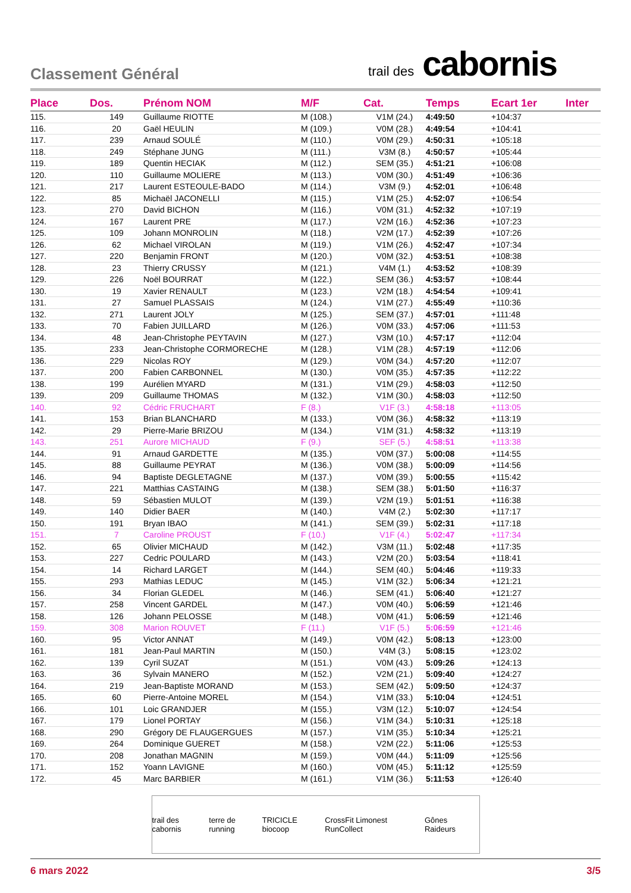Classement Général
trail des cabornis
| Place | Dos. | Prénom NOM | M/F | Cat. | Temps | Ecart 1er | Inter |
| --- | --- | --- | --- | --- | --- | --- | --- |
| 115. | 149 | Guillaume RIOTTE | M (108.) | V1M (24.) | 4:49:50 | +104:37 | |
| 116. | 20 | Gaël HEULIN | M (109.) | V0M (28.) | 4:49:54 | +104:41 | |
| 117. | 239 | Arnaud SOULÉ | M (110.) | V0M (29.) | 4:50:31 | +105:18 | |
| 118. | 249 | Stéphane JUNG | M (111.) | V3M (8.) | 4:50:57 | +105:44 | |
| 119. | 189 | Quentin HECIAK | M (112.) | SEM (35.) | 4:51:21 | +106:08 | |
| 120. | 110 | Guillaume MOLIERE | M (113.) | V0M (30.) | 4:51:49 | +106:36 | |
| 121. | 217 | Laurent ESTEOULE-BADO | M (114.) | V3M (9.) | 4:52:01 | +106:48 | |
| 122. | 85 | Michaël JACONELLI | M (115.) | V1M (25.) | 4:52:07 | +106:54 | |
| 123. | 270 | David BICHON | M (116.) | V0M (31.) | 4:52:32 | +107:19 | |
| 124. | 167 | Laurent PRE | M (117.) | V2M (16.) | 4:52:36 | +107:23 | |
| 125. | 109 | Johann MONROLIN | M (118.) | V2M (17.) | 4:52:39 | +107:26 | |
| 126. | 62 | Michael VIROLAN | M (119.) | V1M (26.) | 4:52:47 | +107:34 | |
| 127. | 220 | Benjamin FRONT | M (120.) | V0M (32.) | 4:53:51 | +108:38 | |
| 128. | 23 | Thierry CRUSSY | M (121.) | V4M (1.) | 4:53:52 | +108:39 | |
| 129. | 226 | Noël BOURRAT | M (122.) | SEM (36.) | 4:53:57 | +108:44 | |
| 130. | 19 | Xavier RENAULT | M (123.) | V2M (18.) | 4:54:54 | +109:41 | |
| 131. | 27 | Samuel PLASSAIS | M (124.) | V1M (27.) | 4:55:49 | +110:36 | |
| 132. | 271 | Laurent JOLY | M (125.) | SEM (37.) | 4:57:01 | +111:48 | |
| 133. | 70 | Fabien JUILLARD | M (126.) | V0M (33.) | 4:57:06 | +111:53 | |
| 134. | 48 | Jean-Christophe PEYTAVIN | M (127.) | V3M (10.) | 4:57:17 | +112:04 | |
| 135. | 233 | Jean-Christophe CORMORECHE | M (128.) | V1M (28.) | 4:57:19 | +112:06 | |
| 136. | 229 | Nicolas ROY | M (129.) | V0M (34.) | 4:57:20 | +112:07 | |
| 137. | 200 | Fabien CARBONNEL | M (130.) | V0M (35.) | 4:57:35 | +112:22 | |
| 138. | 199 | Aurélien MYARD | M (131.) | V1M (29.) | 4:58:03 | +112:50 | |
| 139. | 209 | Guillaume THOMAS | M (132.) | V1M (30.) | 4:58:03 | +112:50 | |
| 140. | 92 | Cédric FRUCHART | F (8.) | V1F (3.) | 4:58:18 | +113:05 | |
| 141. | 153 | Brian BLANCHARD | M (133.) | V0M (36.) | 4:58:32 | +113:19 | |
| 142. | 29 | Pierre-Marie BRIZOU | M (134.) | V1M (31.) | 4:58:32 | +113:19 | |
| 143. | 251 | Aurore MICHAUD | F (9.) | SEF (5.) | 4:58:51 | +113:38 | |
| 144. | 91 | Arnaud GARDETTE | M (135.) | V0M (37.) | 5:00:08 | +114:55 | |
| 145. | 88 | Guillaume PEYRAT | M (136.) | V0M (38.) | 5:00:09 | +114:56 | |
| 146. | 94 | Baptiste DEGLETAGNE | M (137.) | V0M (39.) | 5:00:55 | +115:42 | |
| 147. | 221 | Matthias CASTAING | M (138.) | SEM (38.) | 5:01:50 | +116:37 | |
| 148. | 59 | Sébastien MULOT | M (139.) | V2M (19.) | 5:01:51 | +116:38 | |
| 149. | 140 | Didier BAER | M (140.) | V4M (2.) | 5:02:30 | +117:17 | |
| 150. | 191 | Bryan IBAO | M (141.) | SEM (39.) | 5:02:31 | +117:18 | |
| 151. | 7 | Caroline PROUST | F (10.) | V1F (4.) | 5:02:47 | +117:34 | |
| 152. | 65 | Olivier MICHAUD | M (142.) | V3M (11.) | 5:02:48 | +117:35 | |
| 153. | 227 | Cedric POULARD | M (143.) | V2M (20.) | 5:03:54 | +118:41 | |
| 154. | 14 | Richard LARGET | M (144.) | SEM (40.) | 5:04:46 | +119:33 | |
| 155. | 293 | Mathias LEDUC | M (145.) | V1M (32.) | 5:06:34 | +121:21 | |
| 156. | 34 | Florian GLEDEL | M (146.) | SEM (41.) | 5:06:40 | +121:27 | |
| 157. | 258 | Vincent GARDEL | M (147.) | V0M (40.) | 5:06:59 | +121:46 | |
| 158. | 126 | Johann PELOSSE | M (148.) | V0M (41.) | 5:06:59 | +121:46 | |
| 159. | 308 | Marion ROUVET | F (11.) | V1F (5.) | 5:06:59 | +121:46 | |
| 160. | 95 | Victor ANNAT | M (149.) | V0M (42.) | 5:08:13 | +123:00 | |
| 161. | 181 | Jean-Paul MARTIN | M (150.) | V4M (3.) | 5:08:15 | +123:02 | |
| 162. | 139 | Cyril SUZAT | M (151.) | V0M (43.) | 5:09:26 | +124:13 | |
| 163. | 36 | Sylvain MANERO | M (152.) | V2M (21.) | 5:09:40 | +124:27 | |
| 164. | 219 | Jean-Baptiste MORAND | M (153.) | SEM (42.) | 5:09:50 | +124:37 | |
| 165. | 60 | Pierre-Antoine MOREL | M (154.) | V1M (33.) | 5:10:04 | +124:51 | |
| 166. | 101 | Loic GRANDJER | M (155.) | V3M (12.) | 5:10:07 | +124:54 | |
| 167. | 179 | Lionel PORTAY | M (156.) | V1M (34.) | 5:10:31 | +125:18 | |
| 168. | 290 | Grégory DE FLAUGERGUES | M (157.) | V1M (35.) | 5:10:34 | +125:21 | |
| 169. | 264 | Dominique GUERET | M (158.) | V2M (22.) | 5:11:06 | +125:53 | |
| 170. | 208 | Jonathan MAGNIN | M (159.) | V0M (44.) | 5:11:09 | +125:56 | |
| 171. | 152 | Yoann LAVIGNE | M (160.) | V0M (45.) | 5:11:12 | +125:59 | |
| 172. | 45 | Marc BARBIER | M (161.) | V1M (36.) | 5:11:53 | +126:40 | |
trail des cabornis terre de running TRICICLE biocoop CrossFit Limonest RunCollect Gônes Raideurs
6 mars 2022 3/5